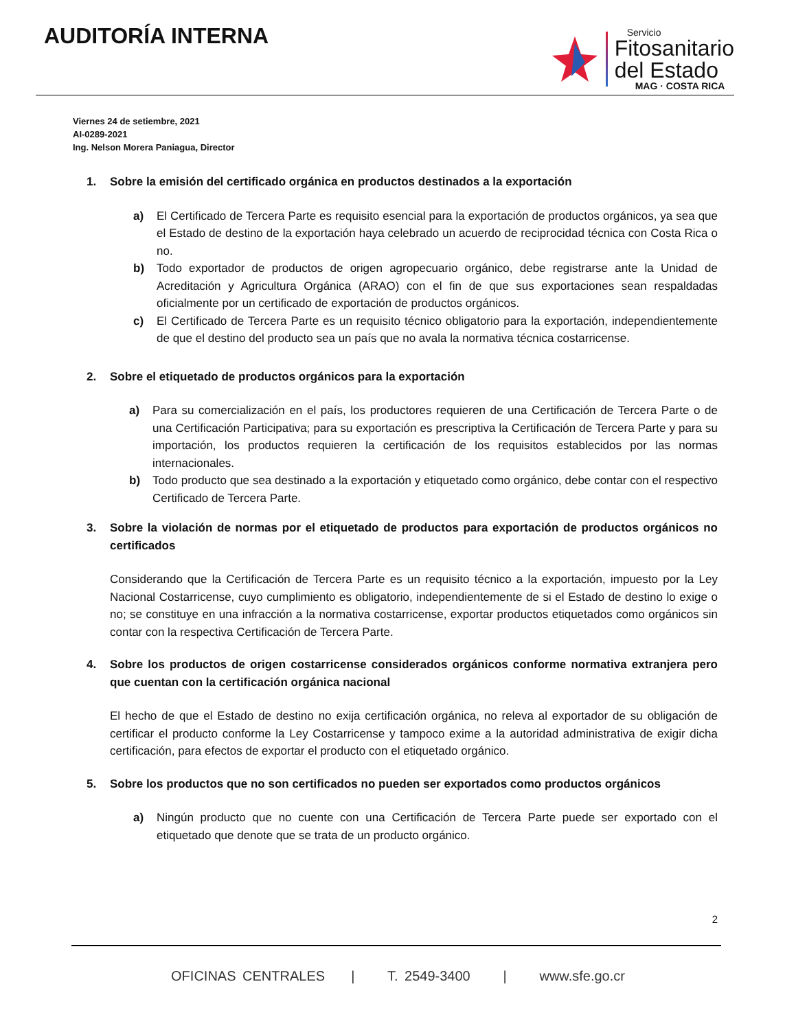AUDITORÍA INTERNA
Servicio
Fitosanitario
del Estado
MAG · COSTA RICA
Viernes 24 de setiembre, 2021
AI-0289-2021
Ing. Nelson Morera Paniagua, Director
1. Sobre la emisión del certificado orgánica en productos destinados a la exportación
a) El Certificado de Tercera Parte es requisito esencial para la exportación de productos orgánicos, ya sea que el Estado de destino de la exportación haya celebrado un acuerdo de reciprocidad técnica con Costa Rica o no.
b) Todo exportador de productos de origen agropecuario orgánico, debe registrarse ante la Unidad de Acreditación y Agricultura Orgánica (ARAO) con el fin de que sus exportaciones sean respaldadas oficialmente por un certificado de exportación de productos orgánicos.
c) El Certificado de Tercera Parte es un requisito técnico obligatorio para la exportación, independientemente de que el destino del producto sea un país que no avala la normativa técnica costarricense.
2. Sobre el etiquetado de productos orgánicos para la exportación
a) Para su comercialización en el país, los productores requieren de una Certificación de Tercera Parte o de una Certificación Participativa; para su exportación es prescriptiva la Certificación de Tercera Parte y para su importación, los productos requieren la certificación de los requisitos establecidos por las normas internacionales.
b) Todo producto que sea destinado a la exportación y etiquetado como orgánico, debe contar con el respectivo Certificado de Tercera Parte.
3. Sobre la violación de normas por el etiquetado de productos para exportación de productos orgánicos no certificados
Considerando que la Certificación de Tercera Parte es un requisito técnico a la exportación, impuesto por la Ley Nacional Costarricense, cuyo cumplimiento es obligatorio, independientemente de si el Estado de destino lo exige o no; se constituye en una infracción a la normativa costarricense, exportar productos etiquetados como orgánicos sin contar con la respectiva Certificación de Tercera Parte.
4. Sobre los productos de origen costarricense considerados orgánicos conforme normativa extranjera pero que cuentan con la certificación orgánica nacional
El hecho de que el Estado de destino no exija certificación orgánica, no releva al exportador de su obligación de certificar el producto conforme la Ley Costarricense y tampoco exime a la autoridad administrativa de exigir dicha certificación, para efectos de exportar el producto con el etiquetado orgánico.
5. Sobre los productos que no son certificados no pueden ser exportados como productos orgánicos
a) Ningún producto que no cuente con una Certificación de Tercera Parte puede ser exportado con el etiquetado que denote que se trata de un producto orgánico.
2
OFICINAS CENTRALES | T. 2549-3400 | www.sfe.go.cr